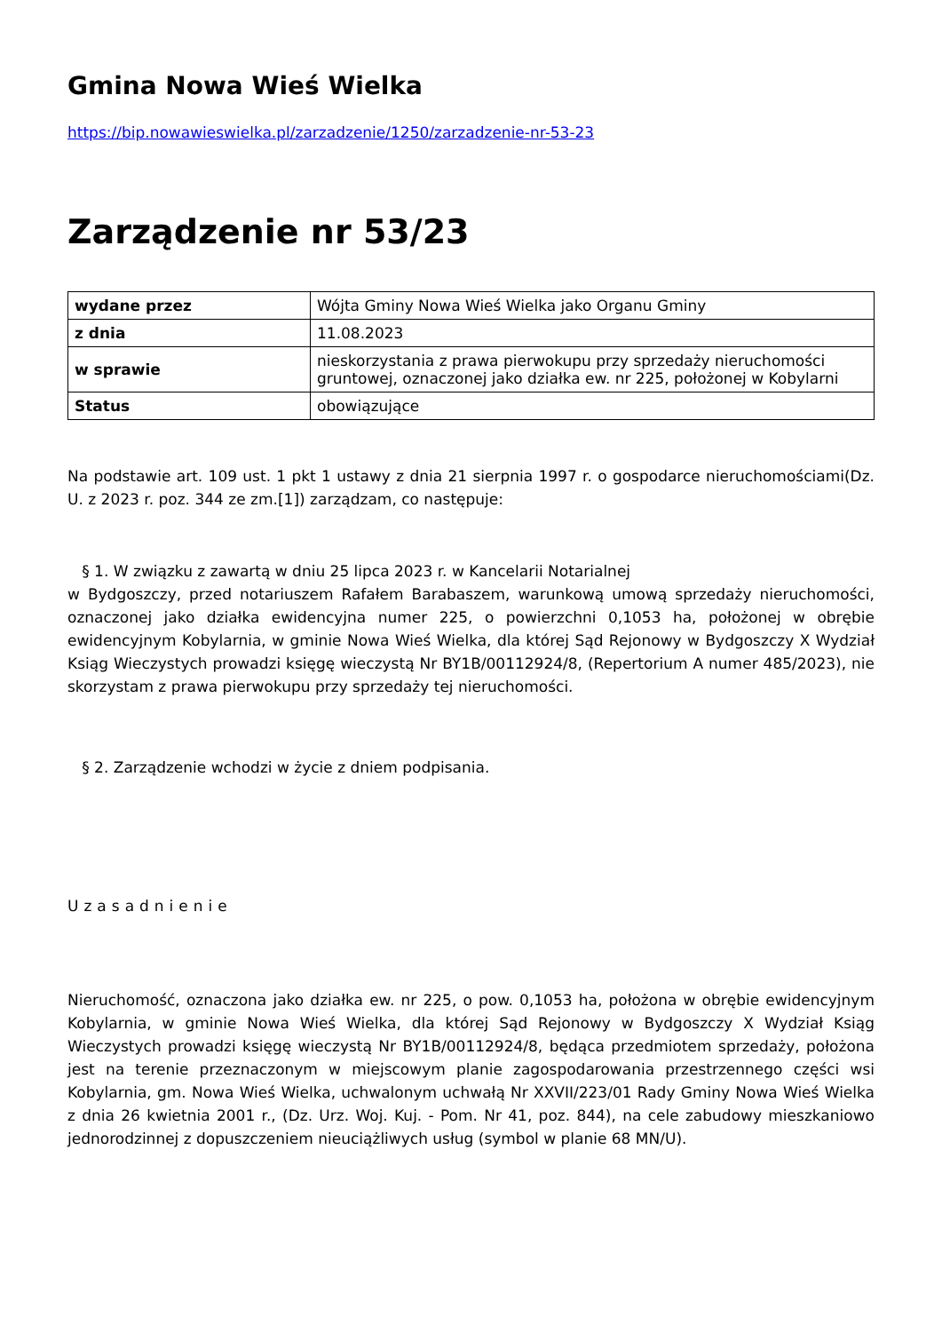Gmina Nowa Wieś Wielka
https://bip.nowawieswielka.pl/zarzadzenie/1250/zarzadzenie-nr-53-23
Zarządzenie nr 53/23
| wydane przez | Wójta Gminy Nowa Wieś Wielka jako Organu Gminy |
| z dnia | 11.08.2023 |
| w sprawie | nieskorzystania z prawa pierwokupu przy sprzedaży nieruchomości gruntowej, oznaczonej jako działka ew. nr 225, położonej w Kobylarni |
| Status | obowiązujące |
Na podstawie art. 109 ust. 1 pkt 1 ustawy z dnia 21 sierpnia 1997 r. o gospodarce nieruchomościami(Dz. U. z 2023 r. poz. 344 ze zm.[1]) zarządzam, co następuje:
§ 1. W związku z zawartą w dniu 25 lipca 2023 r. w Kancelarii Notarialnej
w Bydgoszczy, przed notariuszem Rafałem Barabaszem, warunkową umową sprzedaży nieruchomości, oznaczonej jako działka ewidencyjna numer 225, o powierzchni 0,1053 ha, położonej w obrębie ewidencyjnym Kobylarnia, w gminie Nowa Wieś Wielka, dla której Sąd Rejonowy w Bydgoszczy X Wydział Ksiąg Wieczystych prowadzi księgę wieczystą Nr BY1B/00112924/8, (Repertorium A numer 485/2023), nie skorzystam z prawa pierwokupu przy sprzedaży tej nieruchomości.
§ 2. Zarządzenie wchodzi w życie z dniem podpisania.
Uzasadnienie
Nieruchomość, oznaczona jako działka ew. nr 225, o pow. 0,1053 ha, położona w obrębie ewidencyjnym Kobylarnia, w gminie Nowa Wieś Wielka, dla której Sąd Rejonowy w Bydgoszczy X Wydział Ksiąg Wieczystych prowadzi księgę wieczystą Nr BY1B/00112924/8, będąca przedmiotem sprzedaży, położona jest na terenie przeznaczonym w miejscowym planie zagospodarowania przestrzennego części wsi Kobylarnia, gm. Nowa Wieś Wielka, uchwalonym uchwałą Nr XXVII/223/01 Rady Gminy Nowa Wieś Wielka z dnia 26 kwietnia 2001 r., (Dz. Urz. Woj. Kuj. - Pom. Nr 41, poz. 844), na cele zabudowy mieszkaniowo jednorodzinnej z dopuszczeniem nieuciążliwych usług (symbol w planie 68 MN/U).